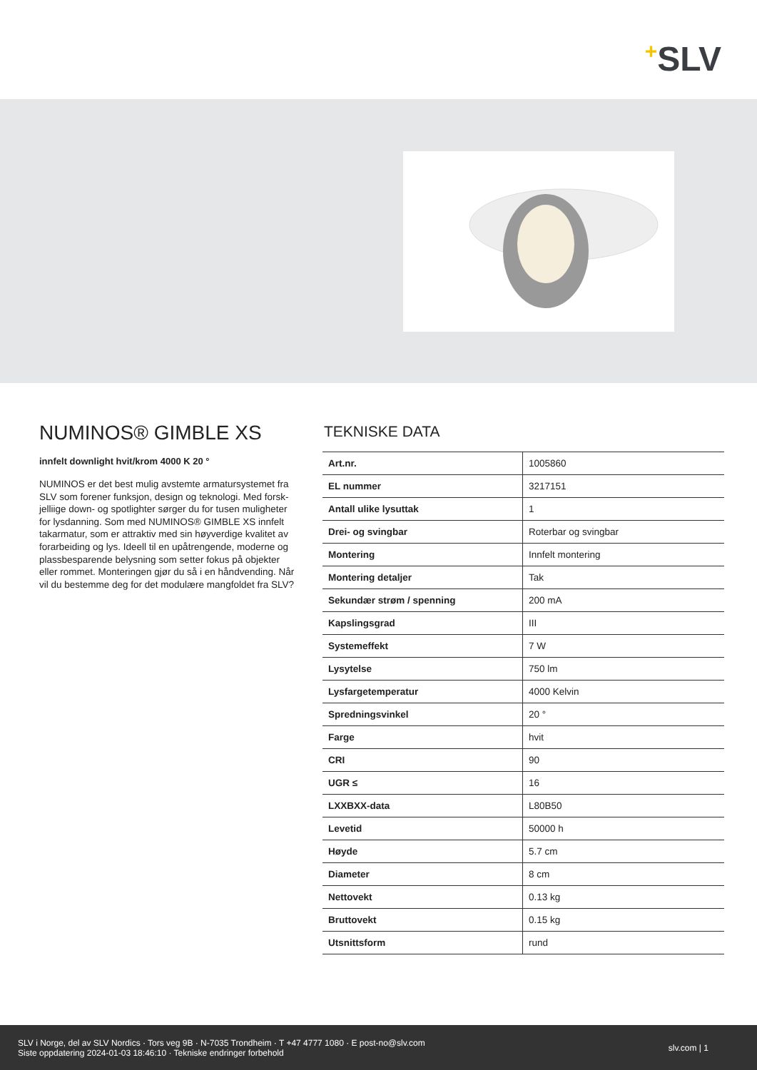+SLV
NUMINOS® GIMBLE XS
innfelt downlight hvit/krom 4000 K 20 °
NUMINOS er det best mulig avstemte armatursystemet fra SLV som forener funksjon, design og teknologi. Med forsk-jelliige down- og spotlighter sørger du for tusen muligheter for lysdanning. Som med NUMINOS® GIMBLE XS innfelt takarmatur, som er attraktiv med sin høyverdige kvalitet av forarbeiding og lys. Ideell til en upåtrengende, moderne og plassbesparende belysning som setter fokus på objekter eller rommet. Monteringen gjør du så i en håndvending. Når vil du bestemme deg for det modulære mangfoldet fra SLV?
TEKNISKE DATA
| Art.nr. | 1005860 |
| EL nummer | 3217151 |
| Antall ulike lysuttak | 1 |
| Drei- og svingbar | Roterbar og svingbar |
| Montering | Innfelt montering |
| Montering detaljer | Tak |
| Sekundær strøm / spenning | 200 mA |
| Kapslingsgrad | III |
| Systemeffekt | 7 W |
| Lysytelse | 750 lm |
| Lysfargetemperatur | 4000 Kelvin |
| Spredningsvinkel | 20 ° |
| Farge | hvit |
| CRI | 90 |
| UGR ≤ | 16 |
| LXXBXX-data | L80B50 |
| Levetid | 50000 h |
| Høyde | 5.7 cm |
| Diameter | 8 cm |
| Nettovekt | 0.13 kg |
| Bruttovekt | 0.15 kg |
| Utsnittsform | rund |
SLV i Norge, del av SLV Nordics · Tors veg 9B · N-7035 Trondheim · T +47 4777 1080 · E post-no@slv.com
Siste oppdatering 2024-01-03 18:46:10 · Tekniske endringer forbehold
slv.com | 1